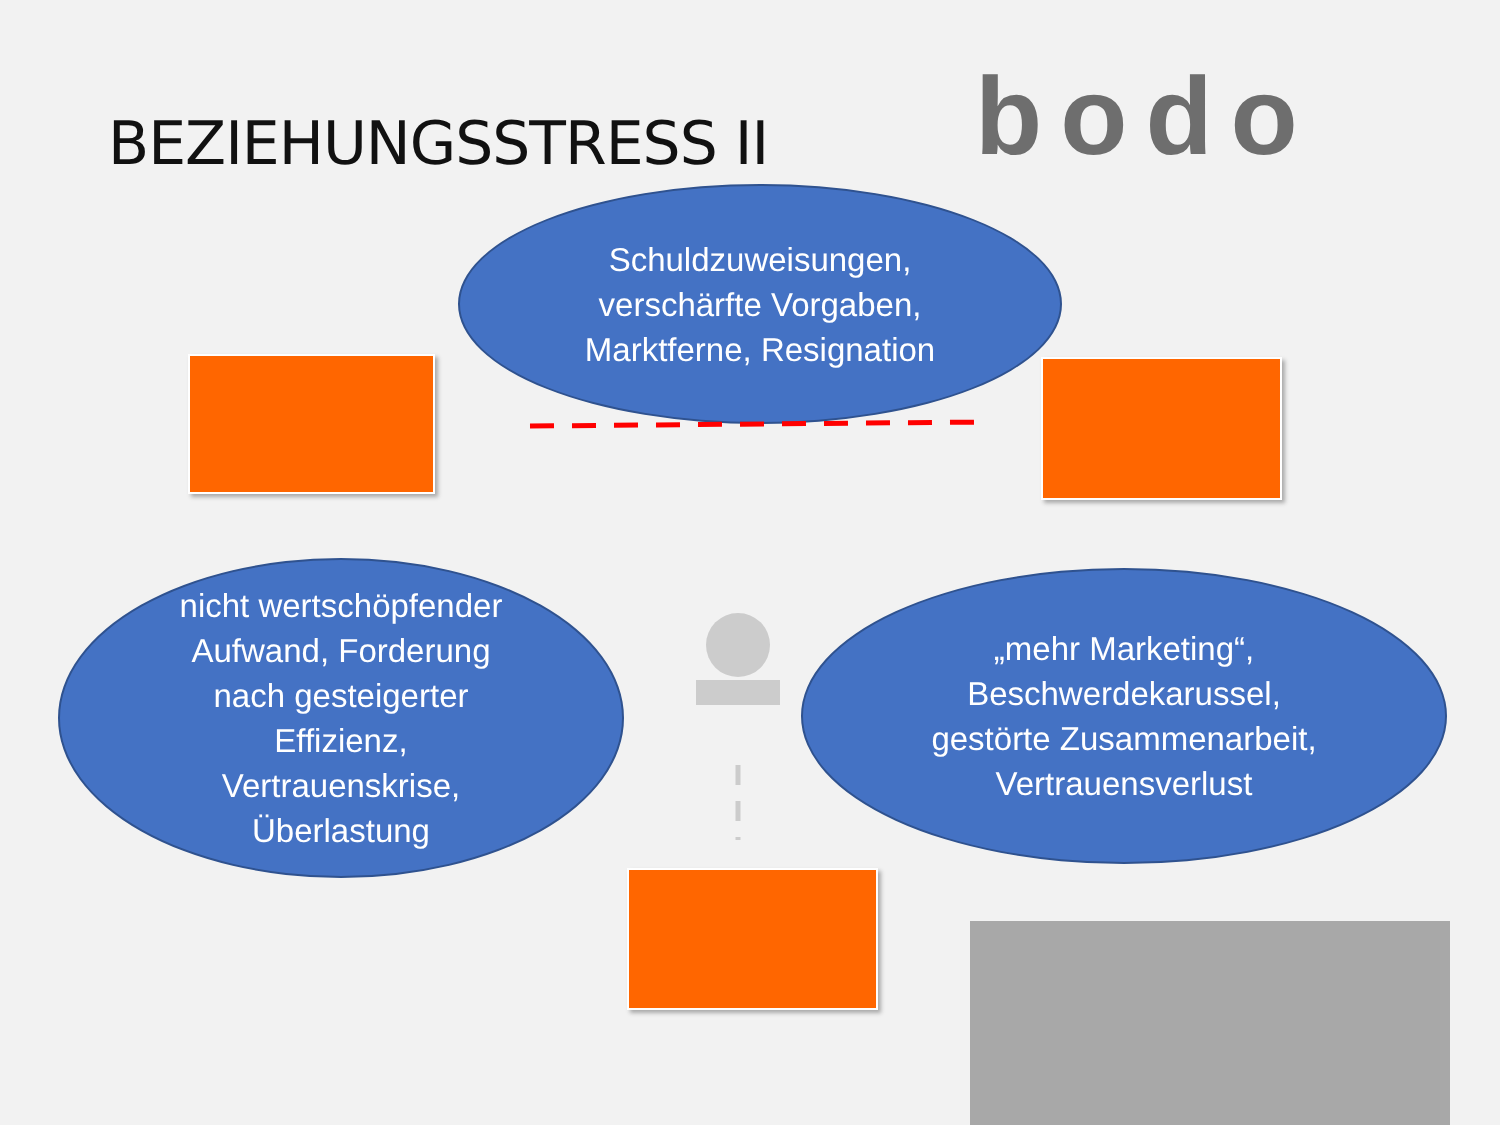bodo
BEZIEHUNGSSTRESS II
Schuldzuweisungen,
verschärfte Vorgaben,
Marktferne, Resignation
nicht wertschöpfender
Aufwand, Forderung
nach gesteigerter
Effizienz,
Vertrauenskrise,
Überlastung
„mehr Marketing“,
Beschwerdekarussel,
gestörte Zusammenarbeit,
Vertrauensverlust